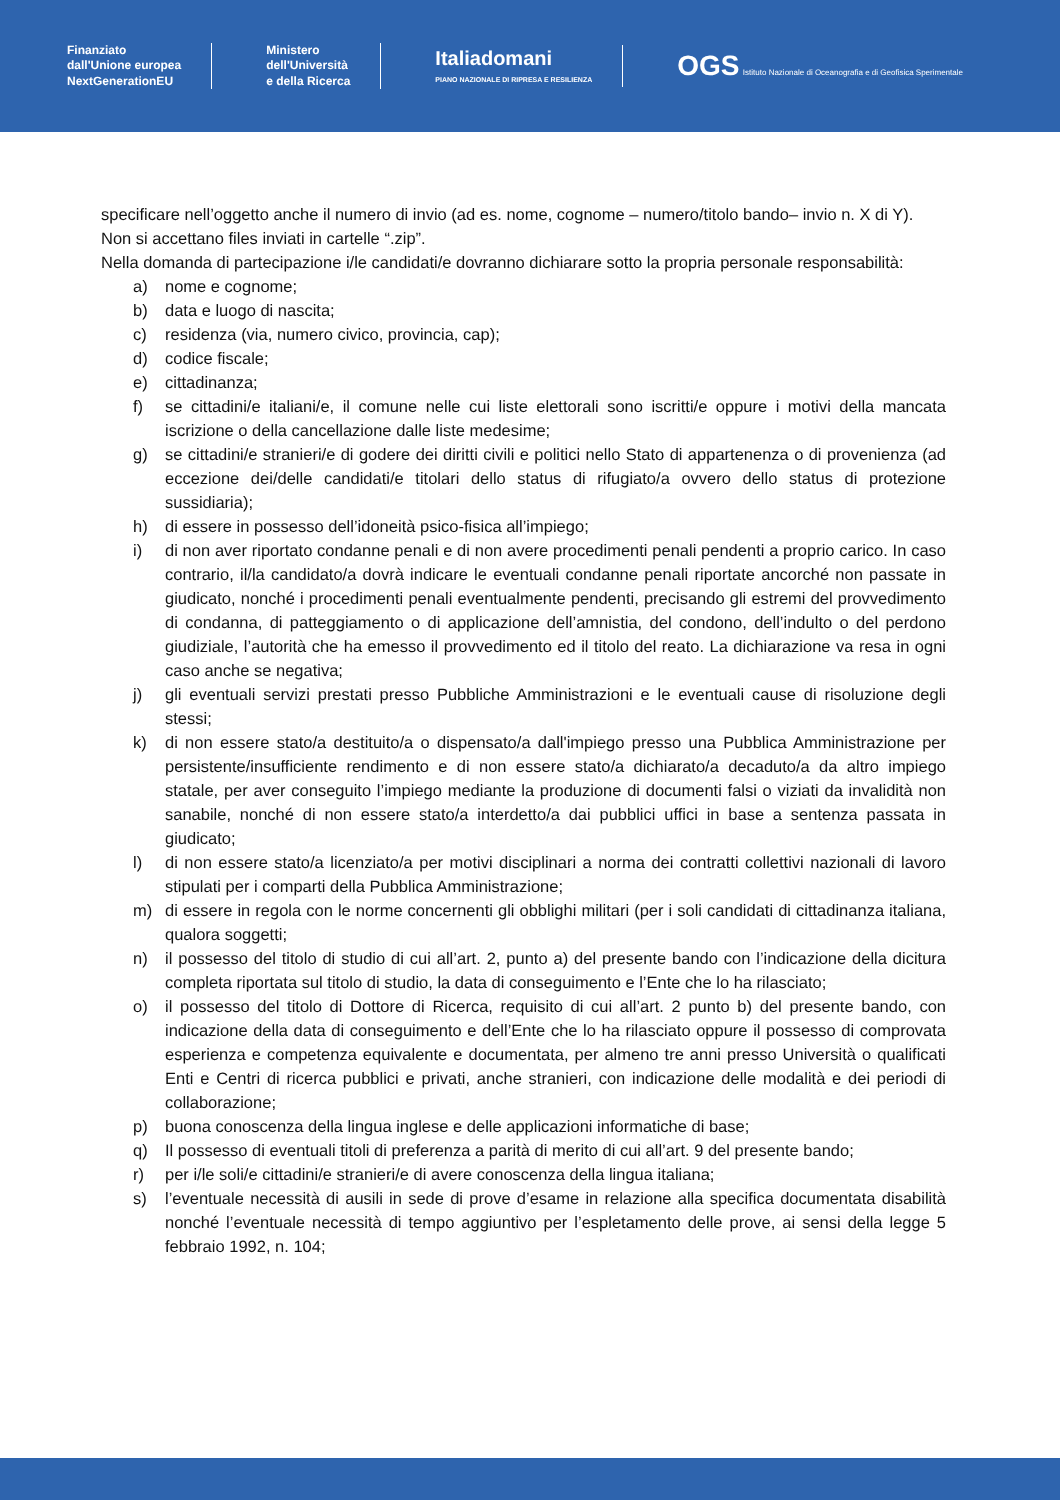Finanziato
dall'Unione europea
NextGenerationEU
Ministero
dell'Università
e della Ricerca
Italiadomani
PIANO NAZIONALE DI RIPRESA E RESILIENZA
OGS Istituto Nazionale di Oceanografia e di Geofisica Sperimentale
specificare nell’oggetto anche il numero di invio (ad es. nome, cognome – numero/titolo bando– invio n. X di Y).
Non si accettano files inviati in cartelle “.zip”.
Nella domanda di partecipazione i/le candidati/e dovranno dichiarare sotto la propria personale responsabilità:
a) nome e cognome;
b) data e luogo di nascita;
c) residenza (via, numero civico, provincia, cap);
d) codice fiscale;
e) cittadinanza;
f) se cittadini/e italiani/e, il comune nelle cui liste elettorali sono iscritti/e oppure i motivi della mancata iscrizione o della cancellazione dalle liste medesime;
g) se cittadini/e stranieri/e di godere dei diritti civili e politici nello Stato di appartenenza o di provenienza (ad eccezione dei/delle candidati/e titolari dello status di rifugiato/a ovvero dello status di protezione sussidiaria);
h) di essere in possesso dell’idoneità psico-fisica all’impiego;
i) di non aver riportato condanne penali e di non avere procedimenti penali pendenti a proprio carico. In caso contrario, il/la candidato/a dovrà indicare le eventuali condanne penali riportate ancorché non passate in giudicato, nonché i procedimenti penali eventualmente pendenti, precisando gli estremi del provvedimento di condanna, di patteggiamento o di applicazione dell’amnistia, del condono, dell’indulto o del perdono giudiziale, l’autorità che ha emesso il provvedimento ed il titolo del reato. La dichiarazione va resa in ogni caso anche se negativa;
j) gli eventuali servizi prestati presso Pubbliche Amministrazioni e le eventuali cause di risoluzione degli stessi;
k) di non essere stato/a destituito/a o dispensato/a dall'impiego presso una Pubblica Amministrazione per persistente/insufficiente rendimento e di non essere stato/a dichiarato/a decaduto/a da altro impiego statale, per aver conseguito l’impiego mediante la produzione di documenti falsi o viziati da invalidità non sanabile, nonché di non essere stato/a interdetto/a dai pubblici uffici in base a sentenza passata in giudicato;
l) di non essere stato/a licenziato/a per motivi disciplinari a norma dei contratti collettivi nazionali di lavoro stipulati per i comparti della Pubblica Amministrazione;
m) di essere in regola con le norme concernenti gli obblighi militari (per i soli candidati di cittadinanza italiana, qualora soggetti;
n) il possesso del titolo di studio di cui all’art. 2, punto a) del presente bando con l’indicazione della dicitura completa riportata sul titolo di studio, la data di conseguimento e l’Ente che lo ha rilasciato;
o) il possesso del titolo di Dottore di Ricerca, requisito di cui all’art. 2 punto b) del presente bando, con indicazione della data di conseguimento e dell’Ente che lo ha rilasciato oppure il possesso di comprovata esperienza e competenza equivalente e documentata, per almeno tre anni presso Università o qualificati Enti e Centri di ricerca pubblici e privati, anche stranieri, con indicazione delle modalità e dei periodi di collaborazione;
p) buona conoscenza della lingua inglese e delle applicazioni informatiche di base;
q) Il possesso di eventuali titoli di preferenza a parità di merito di cui all’art. 9 del presente bando;
r) per i/le soli/e cittadini/e stranieri/e di avere conoscenza della lingua italiana;
s) l’eventuale necessità di ausili in sede di prove d’esame in relazione alla specifica documentata disabilità nonché l’eventuale necessità di tempo aggiuntivo per l’espletamento delle prove, ai sensi della legge 5 febbraio 1992, n. 104;